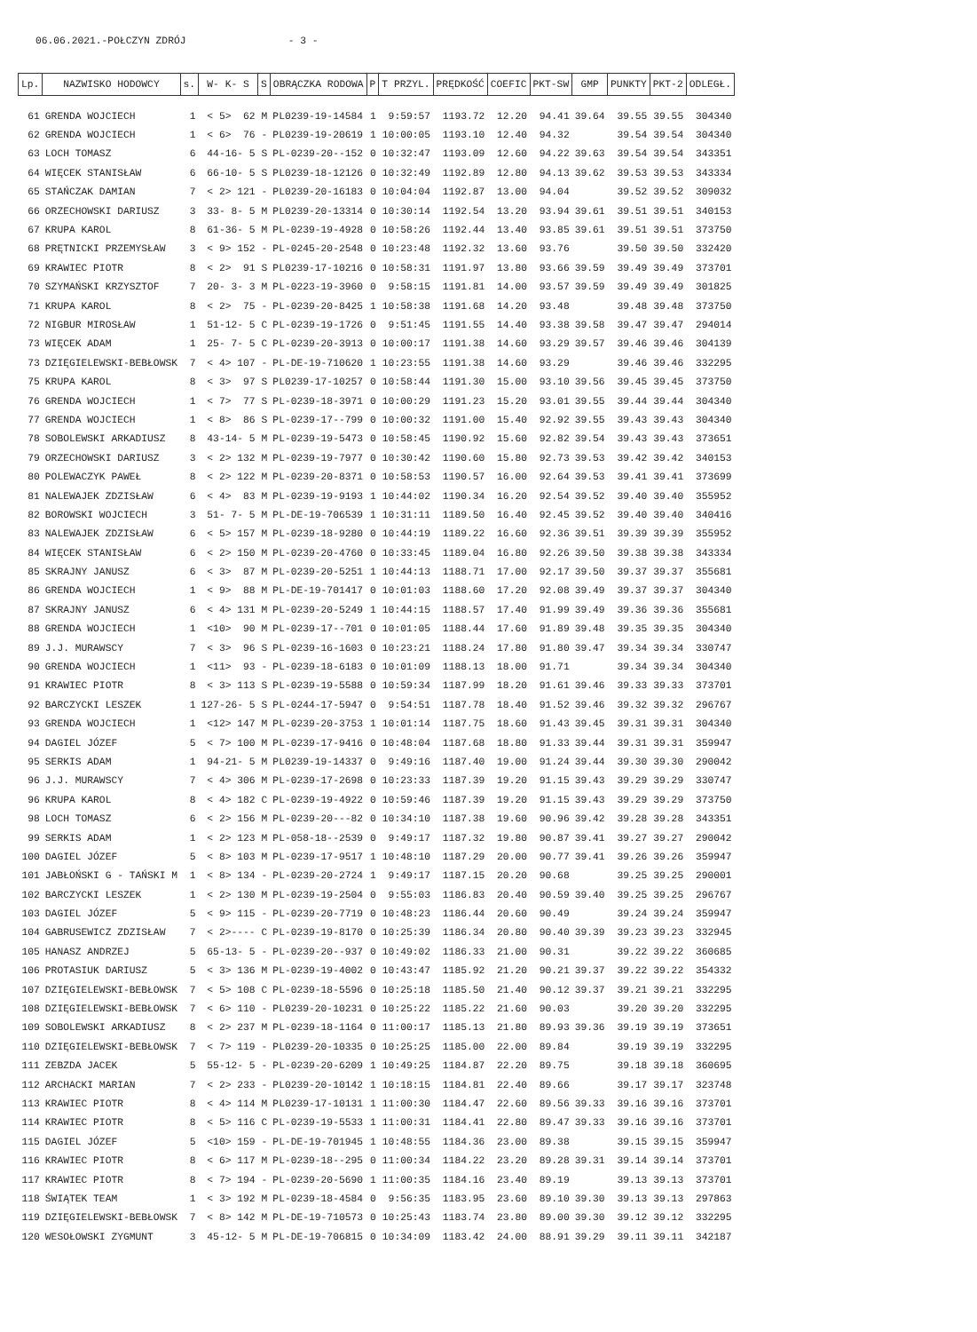06.06.2021.-POŁCZYN ZDRÓJ - 3 -
| Lp. | NAZWISKO HODOWCY | s. | W- K- S | S | OBRĄCZKA RODOWA | P | T PRZYL. | PRĘDKOŚĆ | COEFIC | PKT-SW | GMP | PUNKTY | PKT-2 | ODLEGŁ. |
| --- | --- | --- | --- | --- | --- | --- | --- | --- | --- | --- | --- | --- | --- | --- |
| 61 | GRENDA WOJCIECH | 1 | < 5> 62 | M | PL0239-19-14584 | 1 | 9:59:57 | 1193.72 | 12.20 | 94.41 | 39.64 | 39.55 | 39.55 | 304340 |
| 62 | GRENDA WOJCIECH | 1 | < 6> 76 | - | PL0239-19-20619 | 1 | 10:00:05 | 1193.10 | 12.40 | 94.32 | | 39.54 | 39.54 | 304340 |
| 63 | LOCH TOMASZ | 6 | 44-16- 5 | S | PL-0239-20--152 | 0 | 10:32:47 | 1193.09 | 12.60 | 94.22 | 39.63 | 39.54 | 39.54 | 343351 |
| 64 | WIĘCEK STANISŁAW | 6 | 66-10- 5 | S | PL0239-18-12126 | 0 | 10:32:49 | 1192.89 | 12.80 | 94.13 | 39.62 | 39.53 | 39.53 | 343334 |
| 65 | STAŃCZAK DAMIAN | 7 | < 2> 121 | - | PL0239-20-16183 | 0 | 10:04:04 | 1192.87 | 13.00 | 94.04 | | 39.52 | 39.52 | 309032 |
| 66 | ORZECHOWSKI DARIUSZ | 3 | 33- 8- 5 | M | PL0239-20-13314 | 0 | 10:30:14 | 1192.54 | 13.20 | 93.94 | 39.61 | 39.51 | 39.51 | 340153 |
| 67 | KRUPA KAROL | 8 | 61-36- 5 | M | PL-0239-19-4928 | 0 | 10:58:26 | 1192.44 | 13.40 | 93.85 | 39.61 | 39.51 | 39.51 | 373750 |
| 68 | PRĘTNICKI PRZEMYSŁAW | 3 | < 9> 152 | - | PL-0245-20-2548 | 0 | 10:23:48 | 1192.32 | 13.60 | 93.76 | | 39.50 | 39.50 | 332420 |
| 69 | KRAWIEC PIOTR | 8 | < 2> 91 | S | PL0239-17-10216 | 0 | 10:58:31 | 1191.97 | 13.80 | 93.66 | 39.59 | 39.49 | 39.49 | 373701 |
| 70 | SZYMAŃSKI KRZYSZTOF | 7 | 20- 3- 3 | M | PL-0223-19-3960 | 0 | 9:58:15 | 1191.81 | 14.00 | 93.57 | 39.59 | 39.49 | 39.49 | 301825 |
| 71 | KRUPA KAROL | 8 | < 2> 75 | - | PL-0239-20-8425 | 1 | 10:58:38 | 1191.68 | 14.20 | 93.48 | | 39.48 | 39.48 | 373750 |
| 72 | NIGBUR MIROSŁAW | 1 | 51-12- 5 | C | PL-0239-19-1726 | 0 | 9:51:45 | 1191.55 | 14.40 | 93.38 | 39.58 | 39.47 | 39.47 | 294014 |
| 73 | WIĘCEK ADAM | 1 | 25- 7- 5 | C | PL-0239-20-3913 | 0 | 10:00:17 | 1191.38 | 14.60 | 93.29 | 39.57 | 39.46 | 39.46 | 304139 |
| 73 | DZIĘGIELEWSKI-BEBŁOWSK | 7 | < 4> 107 | - | PL-DE-19-710620 | 1 | 10:23:55 | 1191.38 | 14.60 | 93.29 | | 39.46 | 39.46 | 332295 |
| 75 | KRUPA KAROL | 8 | < 3> 97 | S | PL0239-17-10257 | 0 | 10:58:44 | 1191.30 | 15.00 | 93.10 | 39.56 | 39.45 | 39.45 | 373750 |
| 76 | GRENDA WOJCIECH | 1 | < 7> 77 | S | PL-0239-18-3971 | 0 | 10:00:29 | 1191.23 | 15.20 | 93.01 | 39.55 | 39.44 | 39.44 | 304340 |
| 77 | GRENDA WOJCIECH | 1 | < 8> 86 | S | PL-0239-17--799 | 0 | 10:00:32 | 1191.00 | 15.40 | 92.92 | 39.55 | 39.43 | 39.43 | 304340 |
| 78 | SOBOLEWSKI ARKADIUSZ | 8 | 43-14- 5 | M | PL-0239-19-5473 | 0 | 10:58:45 | 1190.92 | 15.60 | 92.82 | 39.54 | 39.43 | 39.43 | 373651 |
| 79 | ORZECHOWSKI DARIUSZ | 3 | < 2> 132 | M | PL-0239-19-7977 | 0 | 10:30:42 | 1190.60 | 15.80 | 92.73 | 39.53 | 39.42 | 39.42 | 340153 |
| 80 | POLEWACZYK PAWEŁ | 8 | < 2> 122 | M | PL-0239-20-8371 | 0 | 10:58:53 | 1190.57 | 16.00 | 92.64 | 39.53 | 39.41 | 39.41 | 373699 |
| 81 | NALEWAJEK ZDZISŁAW | 6 | < 4> 83 | M | PL-0239-19-9193 | 1 | 10:44:02 | 1190.34 | 16.20 | 92.54 | 39.52 | 39.40 | 39.40 | 355952 |
| 82 | BOROWSKI WOJCIECH | 3 | 51- 7- 5 | M | PL-DE-19-706539 | 1 | 10:31:11 | 1189.50 | 16.40 | 92.45 | 39.52 | 39.40 | 39.40 | 340416 |
| 83 | NALEWAJEK ZDZISŁAW | 6 | < 5> 157 | M | PL-0239-18-9280 | 0 | 10:44:19 | 1189.22 | 16.60 | 92.36 | 39.51 | 39.39 | 39.39 | 355952 |
| 84 | WIĘCEK STANISŁAW | 6 | < 2> 150 | M | PL-0239-20-4760 | 0 | 10:33:45 | 1189.04 | 16.80 | 92.26 | 39.50 | 39.38 | 39.38 | 343334 |
| 85 | SKRAJNY JANUSZ | 6 | < 3> 87 | M | PL-0239-20-5251 | 1 | 10:44:13 | 1188.71 | 17.00 | 92.17 | 39.50 | 39.37 | 39.37 | 355681 |
| 86 | GRENDA WOJCIECH | 1 | < 9> 88 | M | PL-DE-19-701417 | 0 | 10:01:03 | 1188.60 | 17.20 | 92.08 | 39.49 | 39.37 | 39.37 | 304340 |
| 87 | SKRAJNY JANUSZ | 6 | < 4> 131 | M | PL-0239-20-5249 | 1 | 10:44:15 | 1188.57 | 17.40 | 91.99 | 39.49 | 39.36 | 39.36 | 355681 |
| 88 | GRENDA WOJCIECH | 1 | <10> 90 | M | PL-0239-17--701 | 0 | 10:01:05 | 1188.44 | 17.60 | 91.89 | 39.48 | 39.35 | 39.35 | 304340 |
| 89 | J.J. MURAWSCY | 7 | < 3> 96 | S | PL-0239-16-1603 | 0 | 10:23:21 | 1188.24 | 17.80 | 91.80 | 39.47 | 39.34 | 39.34 | 330747 |
| 90 | GRENDA WOJCIECH | 1 | <11> 93 | - | PL-0239-18-6183 | 0 | 10:01:09 | 1188.13 | 18.00 | 91.71 | | 39.34 | 39.34 | 304340 |
| 91 | KRAWIEC PIOTR | 8 | < 3> 113 | S | PL-0239-19-5588 | 0 | 10:59:34 | 1187.99 | 18.20 | 91.61 | 39.46 | 39.33 | 39.33 | 373701 |
| 92 | BARCZYCKI LESZEK | 1 | 127-26- 5 | S | PL-0244-17-5947 | 0 | 9:54:51 | 1187.78 | 18.40 | 91.52 | 39.46 | 39.32 | 39.32 | 296767 |
| 93 | GRENDA WOJCIECH | 1 | <12> 147 | M | PL-0239-20-3753 | 1 | 10:01:14 | 1187.75 | 18.60 | 91.43 | 39.45 | 39.31 | 39.31 | 304340 |
| 94 | DAGIEL JÓZEF | 5 | < 7> 100 | M | PL-0239-17-9416 | 0 | 10:48:04 | 1187.68 | 18.80 | 91.33 | 39.44 | 39.31 | 39.31 | 359947 |
| 95 | SERKIS ADAM | 1 | 94-21- 5 | M | PL0239-19-14337 | 0 | 9:49:16 | 1187.40 | 19.00 | 91.24 | 39.44 | 39.30 | 39.30 | 290042 |
| 96 | J.J. MURAWSCY | 7 | < 4> 306 | M | PL-0239-17-2698 | 0 | 10:23:33 | 1187.39 | 19.20 | 91.15 | 39.43 | 39.29 | 39.29 | 330747 |
| 96 | KRUPA KAROL | 8 | < 4> 182 | C | PL-0239-19-4922 | 0 | 10:59:46 | 1187.39 | 19.20 | 91.15 | 39.43 | 39.29 | 39.29 | 373750 |
| 98 | LOCH TOMASZ | 6 | < 2> 156 | M | PL-0239-20---82 | 0 | 10:34:10 | 1187.38 | 19.60 | 90.96 | 39.42 | 39.28 | 39.28 | 343351 |
| 99 | SERKIS ADAM | 1 | < 2> 123 | M | PL-058-18--2539 | 0 | 9:49:17 | 1187.32 | 19.80 | 90.87 | 39.41 | 39.27 | 39.27 | 290042 |
| 100 | DAGIEL JÓZEF | 5 | < 8> 103 | M | PL-0239-17-9517 | 1 | 10:48:10 | 1187.29 | 20.00 | 90.77 | 39.41 | 39.26 | 39.26 | 359947 |
| 101 | JABŁOŃSKI G - TAŃSKI M | 1 | < 8> 134 | - | PL-0239-20-2724 | 1 | 9:49:17 | 1187.15 | 20.20 | 90.68 | | 39.25 | 39.25 | 290001 |
| 102 | BARCZYCKI LESZEK | 1 | < 2> 130 | M | PL-0239-19-2504 | 0 | 9:55:03 | 1186.83 | 20.40 | 90.59 | 39.40 | 39.25 | 39.25 | 296767 |
| 103 | DAGIEL JÓZEF | 5 | < 9> 115 | - | PL-0239-20-7719 | 0 | 10:48:23 | 1186.44 | 20.60 | 90.49 | | 39.24 | 39.24 | 359947 |
| 104 | GABRUSEWICZ ZDZISŁAW | 7 | < 2>---- | C | PL-0239-19-8170 | 0 | 10:25:39 | 1186.34 | 20.80 | 90.40 | 39.39 | 39.23 | 39.23 | 332945 |
| 105 | HANASZ ANDRZEJ | 5 | 65-13- 5 | - | PL-0239-20--937 | 0 | 10:49:02 | 1186.33 | 21.00 | 90.31 | | 39.22 | 39.22 | 360685 |
| 106 | PROTASIUK DARIUSZ | 5 | < 3> 136 | M | PL-0239-19-4002 | 0 | 10:43:47 | 1185.92 | 21.20 | 90.21 | 39.37 | 39.22 | 39.22 | 354332 |
| 107 | DZIĘGIELEWSKI-BEBŁOWSK | 7 | < 5> 108 | C | PL-0239-18-5596 | 0 | 10:25:18 | 1185.50 | 21.40 | 90.12 | 39.37 | 39.21 | 39.21 | 332295 |
| 108 | DZIĘGIELEWSKI-BEBŁOWSK | 7 | < 6> 110 | - | PL0239-20-10231 | 0 | 10:25:22 | 1185.22 | 21.60 | 90.03 | | 39.20 | 39.20 | 332295 |
| 109 | SOBOLEWSKI ARKADIUSZ | 8 | < 2> 237 | M | PL-0239-18-1164 | 0 | 11:00:17 | 1185.13 | 21.80 | 89.93 | 39.36 | 39.19 | 39.19 | 373651 |
| 110 | DZIĘGIELEWSKI-BEBŁOWSK | 7 | < 7> 119 | - | PL0239-20-10335 | 0 | 10:25:25 | 1185.00 | 22.00 | 89.84 | | 39.19 | 39.19 | 332295 |
| 111 | ZEBZDA JACEK | 5 | 55-12- 5 | - | PL-0239-20-6209 | 1 | 10:49:25 | 1184.87 | 22.20 | 89.75 | | 39.18 | 39.18 | 360695 |
| 112 | ARCHACKI MARIAN | 7 | < 2> 233 | - | PL0239-20-10142 | 1 | 10:18:15 | 1184.81 | 22.40 | 89.66 | | 39.17 | 39.17 | 323748 |
| 113 | KRAWIEC PIOTR | 8 | < 4> 114 | M | PL0239-17-10131 | 1 | 11:00:30 | 1184.47 | 22.60 | 89.56 | 39.33 | 39.16 | 39.16 | 373701 |
| 114 | KRAWIEC PIOTR | 8 | < 5> 116 | C | PL-0239-19-5533 | 1 | 11:00:31 | 1184.41 | 22.80 | 89.47 | 39.33 | 39.16 | 39.16 | 373701 |
| 115 | DAGIEL JÓZEF | 5 | <10> 159 | - | PL-DE-19-701945 | 1 | 10:48:55 | 1184.36 | 23.00 | 89.38 | | 39.15 | 39.15 | 359947 |
| 116 | KRAWIEC PIOTR | 8 | < 6> 117 | M | PL-0239-18--295 | 0 | 11:00:34 | 1184.22 | 23.20 | 89.28 | 39.31 | 39.14 | 39.14 | 373701 |
| 117 | KRAWIEC PIOTR | 8 | < 7> 194 | - | PL-0239-20-5690 | 1 | 11:00:35 | 1184.16 | 23.40 | 89.19 | | 39.13 | 39.13 | 373701 |
| 118 | ŚWIĄTEK TEAM | 1 | < 3> 192 | M | PL-0239-18-4584 | 0 | 9:56:35 | 1183.95 | 23.60 | 89.10 | 39.30 | 39.13 | 39.13 | 297863 |
| 119 | DZIĘGIELEWSKI-BEBŁOWSK | 7 | < 8> 142 | M | PL-DE-19-710573 | 0 | 10:25:43 | 1183.74 | 23.80 | 89.00 | 39.30 | 39.12 | 39.12 | 332295 |
| 120 | WESOŁOWSKI ZYGMUNT | 3 | 45-12- 5 | M | PL-DE-19-706815 | 0 | 10:34:09 | 1183.42 | 24.00 | 88.91 | 39.29 | 39.11 | 39.11 | 342187 |